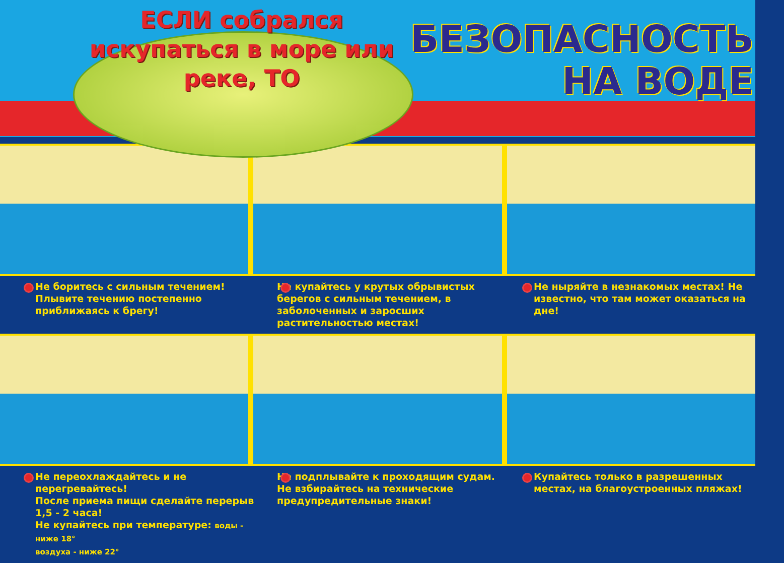ЕСЛИ собрался искупаться в море или реке, ТО
БЕЗОПАСНОСТЬ
НА ВОДЕ
Не боритесь с сильным течением! Плывите течению постепенно приближаясь к брегу!
Не купайтесь у крутых обрывистых берегов с сильным течением, в заболоченных и заросших растительностью местах!
Не ныряйте в незнакомых местах! Не известно, что там может оказаться на дне!
Не переохлаждайтесь и не перегревайтесь!
После приема пищи сделайте перерыв 1,5 - 2 часа!
Не купайтесь при температуре: воды - ниже 18°
воздуха - ниже 22°
Не подплывайте к проходящим судам. Не взбирайтесь на технические предупредительные знаки!
Купайтесь только в разрешенных местах, на благоустроенных пляжах!